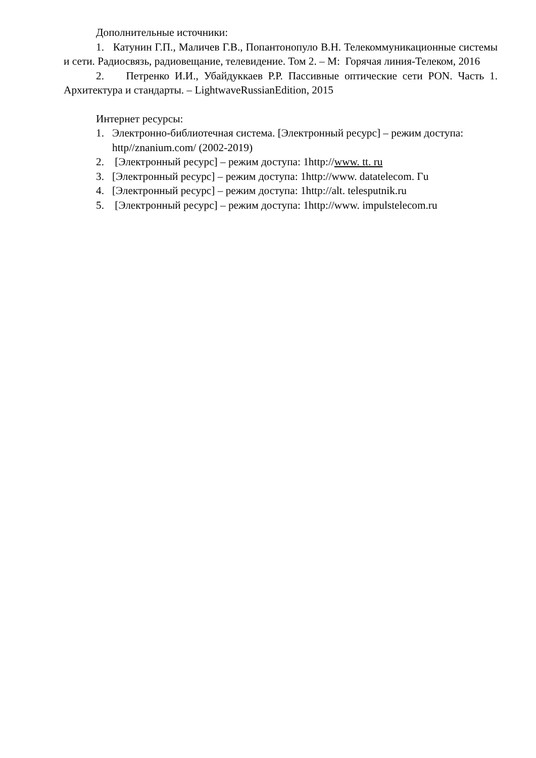Дополнительные источники:
1. Катунин Г.П., Маличев Г.В., Попантонопуло В.Н. Телекоммуникационные системы и сети. Радиосвязь, радиовещание, телевидение. Том 2. – М: Горячая линия-Телеком, 2016
2. Петренко И.И., Убайдуккаев Р.Р. Пассивные оптические сети PON. Часть 1. Архитектура и стандарты. – LightwaveRussianEdition, 2015
Интернет ресурсы:
1. Электронно-библиотечная система. [Электронный ресурс] – режим доступа: http//znanium.com/ (2002-2019)
2. [Электронный ресурс] – режим доступа: 1http://www. tt. ru
3. [Электронный ресурс] – режим доступа: 1http://www. datatelecom. Гu
4. [Электронный ресурс] – режим доступа: 1http://alt. telesputnik.ru
5. [Электронный ресурс] – режим доступа: 1http://www. impulstelecom.ru